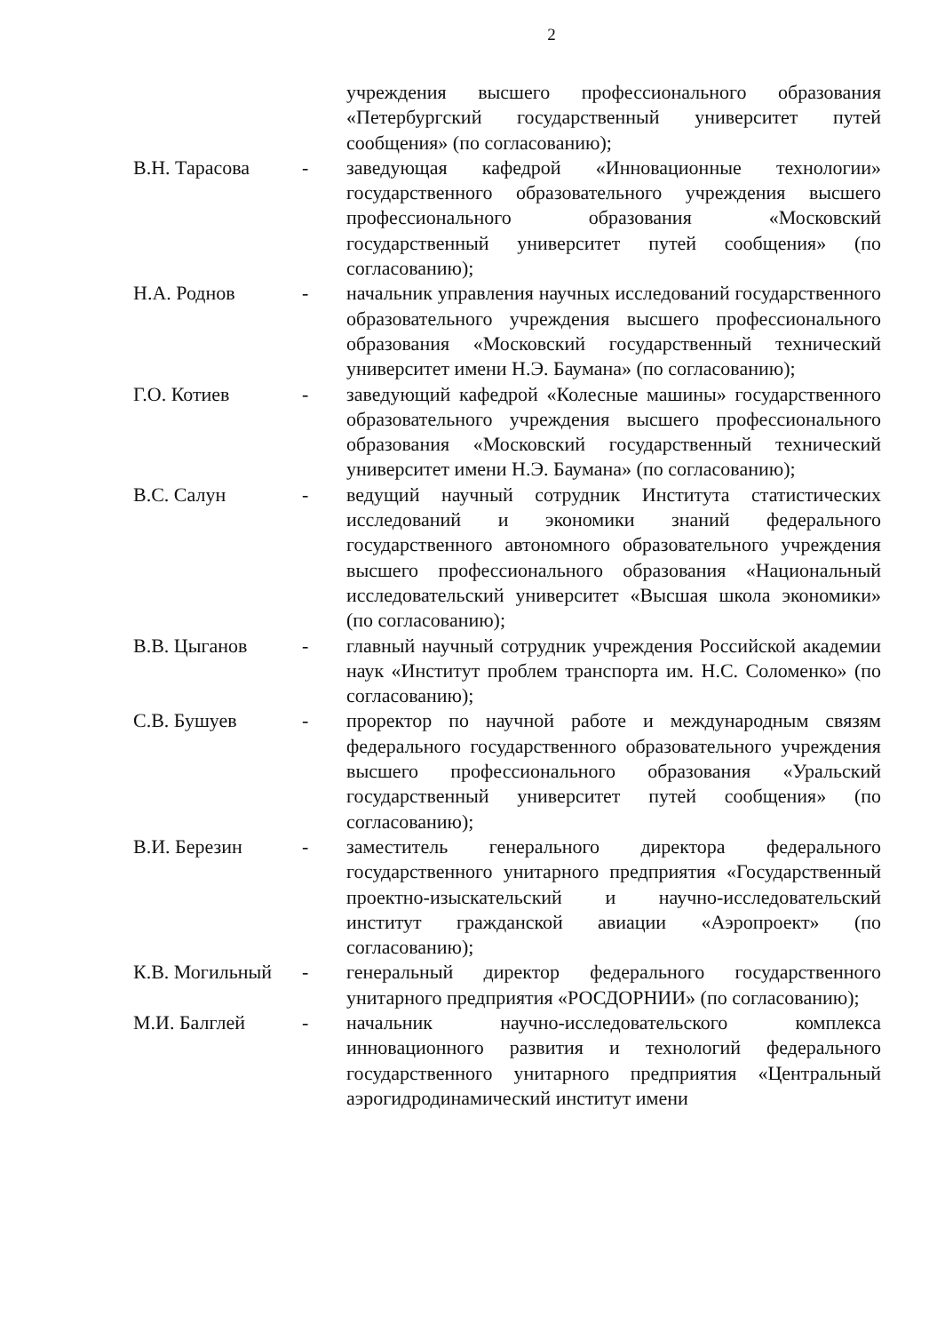2
учреждения высшего профессионального образования «Петербургский государственный университет путей сообщения» (по согласованию);
В.Н. Тарасова - заведующая кафедрой «Инновационные технологии» государственного образовательного учреждения высшего профессионального образования «Московский государственный университет путей сообщения» (по согласованию);
Н.А. Роднов - начальник управления научных исследований государственного образовательного учреждения высшего профессионального образования «Московский государственный технический университет имени Н.Э. Баумана» (по согласованию);
Г.О. Котиев - заведующий кафедрой «Колесные машины» государственного образовательного учреждения высшего профессионального образования «Московский государственный технический университет имени Н.Э. Баумана» (по согласованию);
В.С. Салун - ведущий научный сотрудник Института статистических исследований и экономики знаний федерального государственного автономного образовательного учреждения высшего профессионального образования «Национальный исследовательский университет «Высшая школа экономики» (по согласованию);
В.В. Цыганов - главный научный сотрудник учреждения Российской академии наук «Институт проблем транспорта им. Н.С. Соломенко» (по согласованию);
С.В. Бушуев - проректор по научной работе и международным связям федерального государственного образовательного учреждения высшего профессионального образования «Уральский государственный университет путей сообщения» (по согласованию);
В.И. Березин - заместитель генерального директора федерального государственного унитарного предприятия «Государственный проектно-изыскательский и научно-исследовательский институт гражданской авиации «Аэропроект» (по согласованию);
К.В. Могильный - генеральный директор федерального государственного унитарного предприятия «РОСДОРНИИ» (по согласованию);
М.И. Балглей - начальник научно-исследовательского комплекса инновационного развития и технологий федерального государственного унитарного предприятия «Центральный аэрогидродинамический институт имени